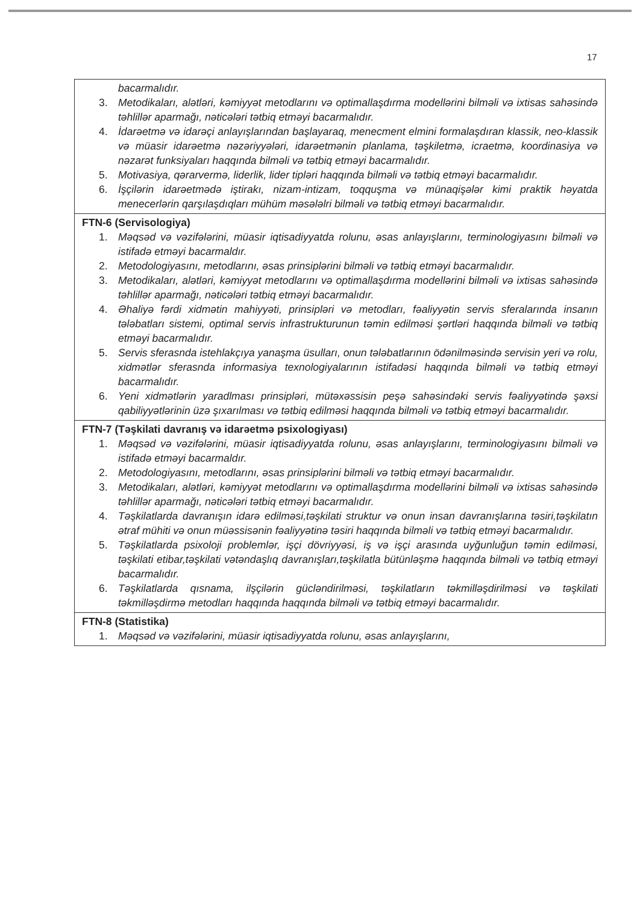17
| bacarmalıdır. 3. Metodikaları, alətləri, kəmiyyət metodlarını və optimallaşdırma modellərini bilməli və ixtisas sahəsində təhlillər aparmağı, nəticələri tətbiq etməyi bacarmalıdır. 4. İdarəetmə və idarəçi anlayışlarından başlayaraq, menecment elmini formalaşdıran klassik, neo-klassik və müasir idarəetmə nəzəriyyələri, idarəetmənin planlama, təşkiletmə, icraetmə, koordinasiya və nəzarət funksiyaları haqqında bilməli və tətbiq etməyi bacarmalıdır. 5. Motivasiya, qərarvermə, liderlik, lider tipləri haqqında bilməli və tətbiq etməyi bacarmalıdır. 6. İşçilərin idarəetmədə iştirakı, nizam-intizam, toqquşma və münaqişələr kimi praktik həyatda menecerlərin qarşılaşdıqları mühüm məsələlri bilməli və tətbiq etməyi bacarmalıdır. |
| FTN-6 (Servisologiya) 1. Məqsəd və vəzifələrini, müasir iqtisadiyyatda rolunu, əsas anlayışlarını, terminologiyasını bilməli və istifadə etməyi bacarmaldır. 2. Metodologiyasını, metodlarını, əsas prinsiplərini bilməli və tətbiq etməyi bacarmalıdır. 3. Metodikaları, alətləri, kəmiyyət metodlarını və optimallaşdırma modellərini bilməli və ixtisas sahəsində təhlillər aparmağı, nəticələri tətbiq etməyi bacarmalıdır. 4. Əhaliyə fərdi xidmətin mahiyyəti, prinsipləri və metodları, fəaliyyətin servis sferalarında insanın tələbatları sistemi, optimal servis infrastrukturunun təmin edilməsi şərtləri haqqında bilməli və tətbiq etməyi bacarmalıdır. 5. Servis sferasnda istehlakçıya yanaşma üsulları, onun tələbatlarının ödənilməsində servisin yeri və rolu, xidmətlər sferasnda informasiya texnologiyalarının istifadəsi haqqında bilməli və tətbiq etməyi bacarmalıdır. 6. Yeni xidmətlərin yaradlması prinsipləri, mütəxəssisin peşə sahəsindəki servis fəaliyyətində şəxsi qabiliyyətlərinin üzə şıxarılması və tətbiq edilməsi haqqında bilməli və tətbiq etməyi bacarmalıdır. |
| FTN-7 (Təşkilati davranış və idarəetmə psixologiyası) 1. Məqsəd və vəzifələrini, müasir iqtisadiyyatda rolunu, əsas anlayışlarını, terminologiyasını bilməli və istifadə etməyi bacarmaldır. 2. Metodologiyasını, metodlarını, əsas prinsiplərini bilməli və tətbiq etməyi bacarmalıdır. 3. Metodikaları, alətləri, kəmiyyət metodlarını və optimallaşdırma modellərini bilməli və ixtisas sahəsində təhlillər aparmağı, nəticələri tətbiq etməyi bacarmalıdır. 4. Təşkilatlarda davranışın idarə edilməsi,təşkilati struktur və onun insan davranışlarına təsiri,təşkilatın ətraf mühiti və onun müəssisənin fəaliyyətinə təsiri haqqında bilməli və tətbiq etməyi bacarmalıdır. 5. Təşkilatlarda psixoloji problemlər, işçi dövriyyəsi, iş və işçi arasında uyğunluğun təmin edilməsi, təşkilati etibar,təşkilati vətəndaşlıq davranışları,təşkilatla bütünləşmə haqqında bilməli və tətbiq etməyi bacarmalıdır. 6. Təşkilatlarda qısnama, ilşçilərin gücləndirilməsi, təşkilatların təkmilləşdirilməsi və təşkilati təkmilləşdirmə metodları haqqında haqqında bilməli və tətbiq etməyi bacarmalıdır. |
| FTN-8 (Statistika) 1. Məqsəd və vəzifələrini, müasir iqtisadiyyatda rolunu, əsas anlayışlarını, |